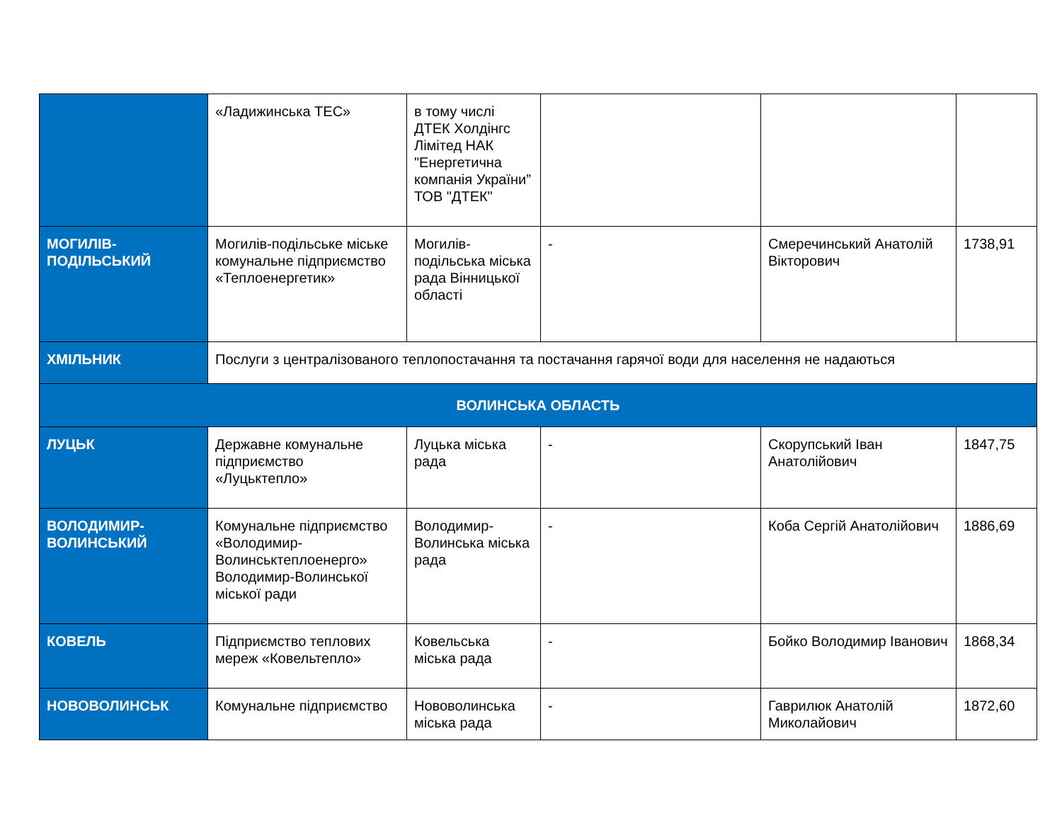| | «Ладижинська ТЕС» | в тому числі ДТЕК Холдінгс Лімітед НАК "Енергетична компанія України” ТОВ "ДТЕК" | | | |
| МОГИЛІВ-ПОДІЛЬСЬКИЙ | Могилів-подільське міське комунальне підприємство «Теплоенергетик» | Могилів-подільська міська рада Вінницької області | - | Смеречинський Анатолій Вікторович | 1738,91 |
| ХМІЛЬНИК | Послуги з централізованого теплопостачання та постачання гарячої води для населення не надаються | | | | |
| ВОЛИНСЬКА ОБЛАСТЬ | | | | | |
| ЛУЦЬК | Державне комунальне підприємство «Луцьктепло» | Луцька міська рада | - | Скорупський Іван Анатолійович | 1847,75 |
| ВОЛОДИМИР-ВОЛИНСЬКИЙ | Комунальне підприємство «Володимир-Волинськтеплоенерго» Володимир-Волинської міської ради | Володимир-Волинська міська рада | - | Коба Сергій Анатолійович | 1886,69 |
| КОВЕЛЬ | Підприємство теплових мереж «Ковельтепло» | Ковельська міська рада | - | Бойко Володимир Іванович | 1868,34 |
| НОВОВОЛИНСЬК | Комунальне підприємство | Нововолинська міська рада | - | Гаврилюк Анатолій Миколайович | 1872,60 |